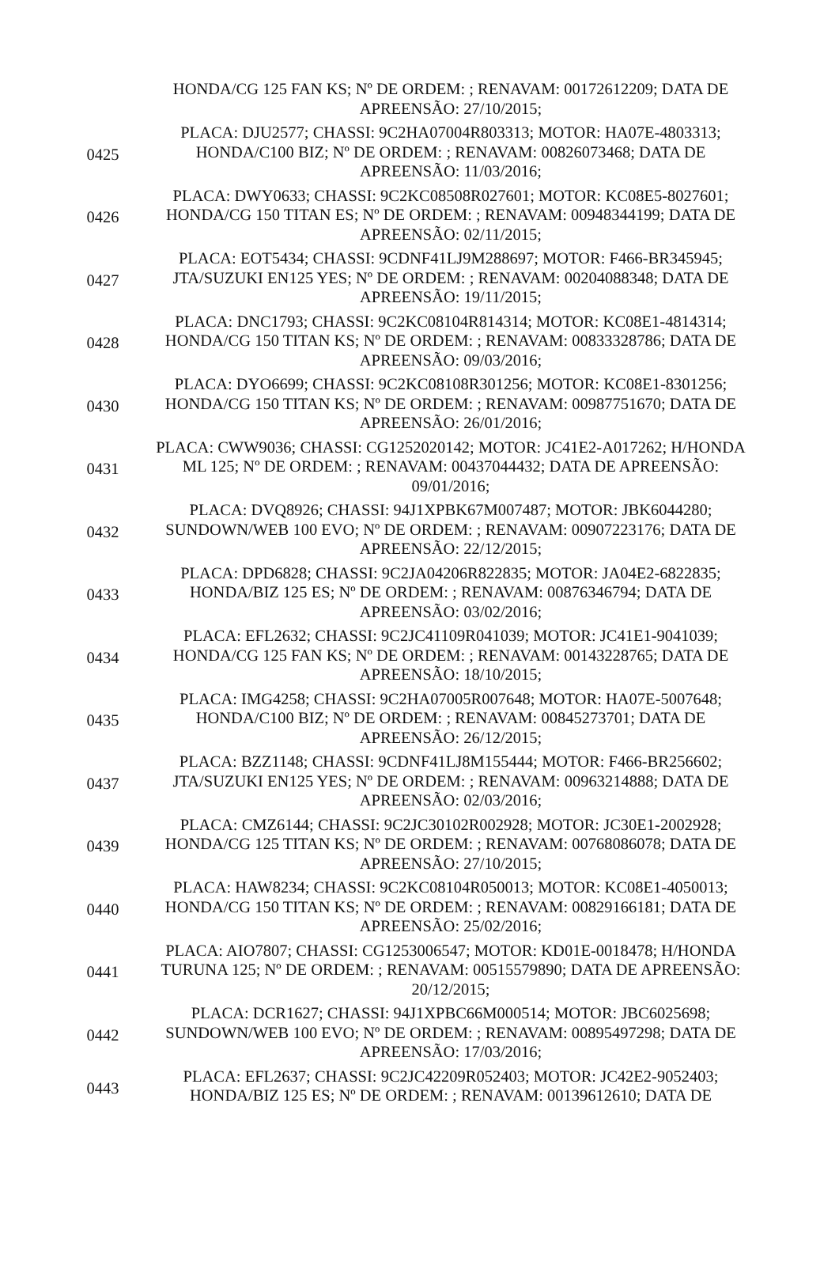| | HONDA/CG 125 FAN KS; Nº DE ORDEM: ; RENAVAM: 00172612209; DATA DE APREENSÃO: 27/10/2015; |
| 0425 | PLACA: DJU2577; CHASSI: 9C2HA07004R803313; MOTOR: HA07E-4803313; HONDA/C100 BIZ; Nº DE ORDEM: ; RENAVAM: 00826073468; DATA DE APREENSÃO: 11/03/2016; |
| 0426 | PLACA: DWY0633; CHASSI: 9C2KC08508R027601; MOTOR: KC08E5-8027601; HONDA/CG 150 TITAN ES; Nº DE ORDEM: ; RENAVAM: 00948344199; DATA DE APREENSÃO: 02/11/2015; |
| 0427 | PLACA: EOT5434; CHASSI: 9CDNF41LJ9M288697; MOTOR: F466-BR345945; JTA/SUZUKI EN125 YES; Nº DE ORDEM: ; RENAVAM: 00204088348; DATA DE APREENSÃO: 19/11/2015; |
| 0428 | PLACA: DNC1793; CHASSI: 9C2KC08104R814314; MOTOR: KC08E1-4814314; HONDA/CG 150 TITAN KS; Nº DE ORDEM: ; RENAVAM: 00833328786; DATA DE APREENSÃO: 09/03/2016; |
| 0430 | PLACA: DYO6699; CHASSI: 9C2KC08108R301256; MOTOR: KC08E1-8301256; HONDA/CG 150 TITAN KS; Nº DE ORDEM: ; RENAVAM: 00987751670; DATA DE APREENSÃO: 26/01/2016; |
| 0431 | PLACA: CWW9036; CHASSI: CG1252020142; MOTOR: JC41E2-A017262; H/HONDA ML 125; Nº DE ORDEM: ; RENAVAM: 00437044432; DATA DE APREENSÃO: 09/01/2016; |
| 0432 | PLACA: DVQ8926; CHASSI: 94J1XPBK67M007487; MOTOR: JBK6044280; SUNDOWN/WEB 100 EVO; Nº DE ORDEM: ; RENAVAM: 00907223176; DATA DE APREENSÃO: 22/12/2015; |
| 0433 | PLACA: DPD6828; CHASSI: 9C2JA04206R822835; MOTOR: JA04E2-6822835; HONDA/BIZ 125 ES; Nº DE ORDEM: ; RENAVAM: 00876346794; DATA DE APREENSÃO: 03/02/2016; |
| 0434 | PLACA: EFL2632; CHASSI: 9C2JC41109R041039; MOTOR: JC41E1-9041039; HONDA/CG 125 FAN KS; Nº DE ORDEM: ; RENAVAM: 00143228765; DATA DE APREENSÃO: 18/10/2015; |
| 0435 | PLACA: IMG4258; CHASSI: 9C2HA07005R007648; MOTOR: HA07E-5007648; HONDA/C100 BIZ; Nº DE ORDEM: ; RENAVAM: 00845273701; DATA DE APREENSÃO: 26/12/2015; |
| 0437 | PLACA: BZZ1148; CHASSI: 9CDNF41LJ8M155444; MOTOR: F466-BR256602; JTA/SUZUKI EN125 YES; Nº DE ORDEM: ; RENAVAM: 00963214888; DATA DE APREENSÃO: 02/03/2016; |
| 0439 | PLACA: CMZ6144; CHASSI: 9C2JC30102R002928; MOTOR: JC30E1-2002928; HONDA/CG 125 TITAN KS; Nº DE ORDEM: ; RENAVAM: 00768086078; DATA DE APREENSÃO: 27/10/2015; |
| 0440 | PLACA: HAW8234; CHASSI: 9C2KC08104R050013; MOTOR: KC08E1-4050013; HONDA/CG 150 TITAN KS; Nº DE ORDEM: ; RENAVAM: 00829166181; DATA DE APREENSÃO: 25/02/2016; |
| 0441 | PLACA: AIO7807; CHASSI: CG1253006547; MOTOR: KD01E-0018478; H/HONDA TURUNA 125; Nº DE ORDEM: ; RENAVAM: 00515579890; DATA DE APREENSÃO: 20/12/2015; |
| 0442 | PLACA: DCR1627; CHASSI: 94J1XPBC66M000514; MOTOR: JBC6025698; SUNDOWN/WEB 100 EVO; Nº DE ORDEM: ; RENAVAM: 00895497298; DATA DE APREENSÃO: 17/03/2016; |
| 0443 | PLACA: EFL2637; CHASSI: 9C2JC42209R052403; MOTOR: JC42E2-9052403; HONDA/BIZ 125 ES; Nº DE ORDEM: ; RENAVAM: 00139612610; DATA DE |